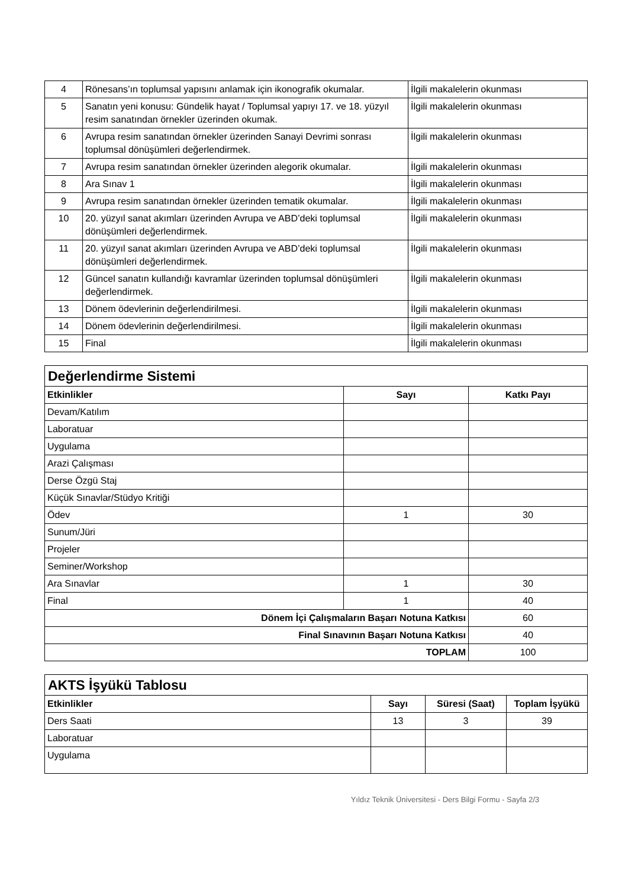| 4 | Rönesans’ın toplumsal yapısını anlamak için ikonografik okumalar. | İlgili makalelerin okunması |
| 5 | Sanatın yeni konusu: Gündelik hayat / Toplumsal yapıyı 17. ve 18. yüzyıl resim sanatından örnekler üzerinden okumak. | İlgili makalelerin okunması |
| 6 | Avrupa resim sanatından örnekler üzerinden Sanayi Devrimi sonrası toplumsal dönüşümleri değerlendirmek. | İlgili makalelerin okunması |
| 7 | Avrupa resim sanatından örnekler üzerinden alegorik okumalar. | İlgili makalelerin okunması |
| 8 | Ara Sınav 1 | İlgili makalelerin okunması |
| 9 | Avrupa resim sanatından örnekler üzerinden tematik okumalar. | İlgili makalelerin okunması |
| 10 | 20. yüzyıl sanat akımları üzerinden Avrupa ve ABD’deki toplumsal dönüşümleri değerlendirmek. | İlgili makalelerin okunması |
| 11 | 20. yüzyıl sanat akımları üzerinden Avrupa ve ABD’deki toplumsal dönüşümleri değerlendirmek. | İlgili makalelerin okunması |
| 12 | Güncel sanatın kullandığı kavramlar üzerinden toplumsal dönüşümleri değerlendirmek. | İlgili makalelerin okunması |
| 13 | Dönem ödevlerinin değerlendirilmesi. | İlgili makalelerin okunması |
| 14 | Dönem ödevlerinin değerlendirilmesi. | İlgili makalelerin okunması |
| 15 | Final | İlgili makalelerin okunması |
| Değerlendirme Sistemi | | |
| Etkinlikler | Sayı | Katkı Payı |
| Devam/Katılım | | |
| Laboratuar | | |
| Uygulama | | |
| Arazi Çalışması | | |
| Derse Özgü Staj | | |
| Küçük Sınavlar/Stüdyo Kritiği | | |
| Ödev | 1 | 30 |
| Sunum/Jüri | | |
| Projeler | | |
| Seminer/Workshop | | |
| Ara Sınavlar | 1 | 30 |
| Final | 1 | 40 |
| Dönem İçi Çalışmaların Başarı Notuna Katkısı | | 60 |
| Final Sınavının Başarı Notuna Katkısı | | 40 |
| TOPLAM | | 100 |
| AKTS İşyükü Tablosu | | | |
| Etkinlikler | Sayı | Süresi (Saat) | Toplam İşyükü |
| Ders Saati | 13 | 3 | 39 |
| Laboratuar | | | |
| Uygulama | | | |
Yıldız Teknik Üniversitesi - Ders Bilgi Formu - Sayfa 2/3